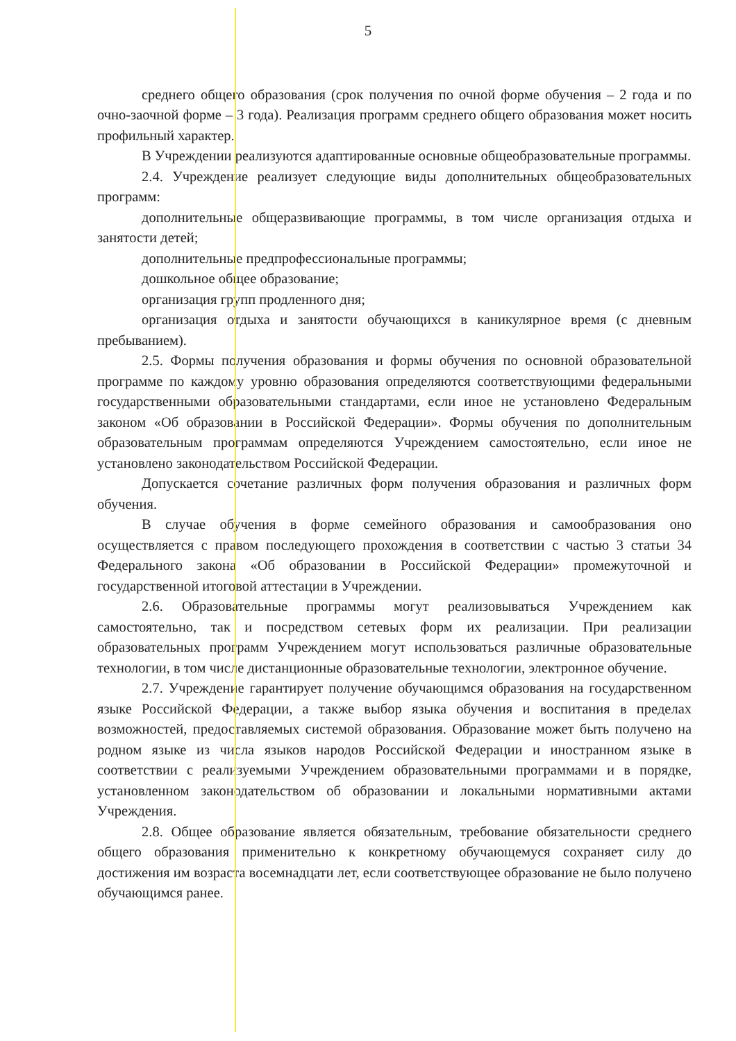5
среднего общего образования (срок получения по очной форме обучения – 2 года и по очно-заочной форме – 3 года). Реализация программ среднего общего образования может носить профильный характер.
В Учреждении реализуются адаптированные основные общеобразовательные программы.
2.4. Учреждение реализует следующие виды дополнительных общеобразовательных программ:
дополнительные общеразвивающие программы, в том числе организация отдыха и занятости детей;
дополнительные предпрофессиональные программы;
дошкольное общее образование;
организация групп продленного дня;
организация отдыха и занятости обучающихся в каникулярное время (с дневным пребыванием).
2.5. Формы получения образования и формы обучения по основной образовательной программе по каждому уровню образования определяются соответствующими федеральными государственными образовательными стандартами, если иное не установлено Федеральным законом «Об образовании в Российской Федерации». Формы обучения по дополнительным образовательным программам определяются Учреждением самостоятельно, если иное не установлено законодательством Российской Федерации.
Допускается сочетание различных форм получения образования и различных форм обучения.
В случае обучения в форме семейного образования и самообразования оно осуществляется с правом последующего прохождения в соответствии с частью 3 статьи 34 Федерального закона «Об образовании в Российской Федерации» промежуточной и государственной итоговой аттестации в Учреждении.
2.6. Образовательные программы могут реализовываться Учреждением как самостоятельно, так и посредством сетевых форм их реализации. При реализации образовательных программ Учреждением могут использоваться различные образовательные технологии, в том числе дистанционные образовательные технологии, электронное обучение.
2.7. Учреждение гарантирует получение обучающимся образования на государственном языке Российской Федерации, а также выбор языка обучения и воспитания в пределах возможностей, предоставляемых системой образования. Образование может быть получено на родном языке из числа языков народов Российской Федерации и иностранном языке в соответствии с реализуемыми Учреждением образовательными программами и в порядке, установленном законодательством об образовании и локальными нормативными актами Учреждения.
2.8. Общее образование является обязательным, требование обязательности среднего общего образования применительно к конкретному обучающемуся сохраняет силу до достижения им возраста восемнадцати лет, если соответствующее образование не было получено обучающимся ранее.